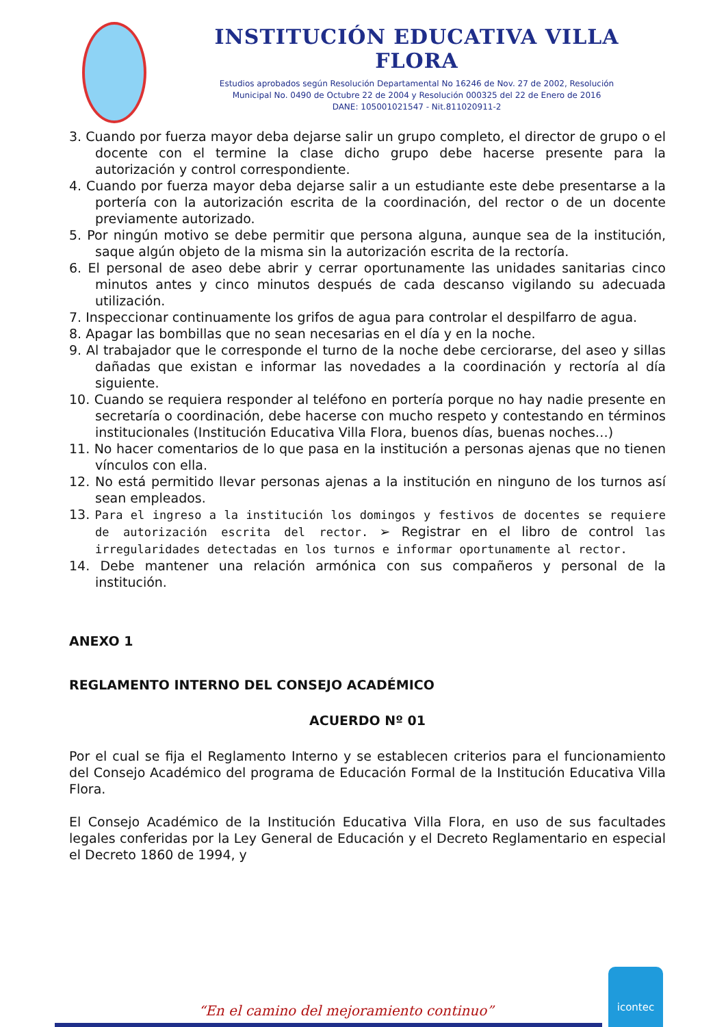INSTITUCIÓN EDUCATIVA VILLA FLORA
Estudios aprobados según Resolución Departamental No 16246 de Nov. 27 de 2002, Resolución
Municipal No. 0490 de Octubre 22 de 2004 y Resolución 000325 del 22 de Enero de 2016
DANE: 105001021547 - Nit.811020911-2
3. Cuando por fuerza mayor deba dejarse salir un grupo completo, el director de grupo o el docente con el termine la clase dicho grupo debe hacerse presente para la autorización y control correspondiente.
4. Cuando por fuerza mayor deba dejarse salir a un estudiante este debe presentarse a la portería con la autorización escrita de la coordinación, del rector o de un docente previamente autorizado.
5. Por ningún motivo se debe permitir que persona alguna, aunque sea de la institución, saque algún objeto de la misma sin la autorización escrita de la rectoría.
6. El personal de aseo debe abrir y cerrar oportunamente las unidades sanitarias cinco minutos antes y cinco minutos después de cada descanso vigilando su adecuada utilización.
7. Inspeccionar continuamente los grifos de agua para controlar el despilfarro de agua.
8. Apagar las bombillas que no sean necesarias en el día y en la noche.
9. Al trabajador que le corresponde el turno de la noche debe cerciorarse, del aseo y sillas dañadas que existan e informar las novedades a la coordinación y rectoría al día siguiente.
10. Cuando se requiera responder al teléfono en portería porque no hay nadie presente en secretaría o coordinación, debe hacerse con mucho respeto y contestando en términos institucionales (Institución Educativa Villa Flora, buenos días, buenas noches…)
11. No hacer comentarios de lo que pasa en la institución a personas ajenas que no tienen vínculos con ella.
12. No está permitido llevar personas ajenas a la institución en ninguno de los turnos así sean empleados.
13. Para el ingreso a la institución los domingos y festivos de docentes se requiere de autorización escrita del rector. ➢ Registrar en el libro de control las irregularidades detectadas en los turnos e informar oportunamente al rector.
14. Debe mantener una relación armónica con sus compañeros y personal de la institución.
ANEXO 1
REGLAMENTO INTERNO DEL CONSEJO ACADÉMICO
ACUERDO Nº 01
Por el cual se fija el Reglamento Interno y se establecen criterios para el funcionamiento del Consejo Académico del programa de Educación Formal de la Institución Educativa Villa Flora.
El Consejo Académico de la Institución Educativa Villa Flora, en uso de sus facultades legales conferidas por la Ley General de Educación y el Decreto Reglamentario en especial el Decreto 1860 de 1994, y
“En el camino del mejoramiento continuo”
icontec